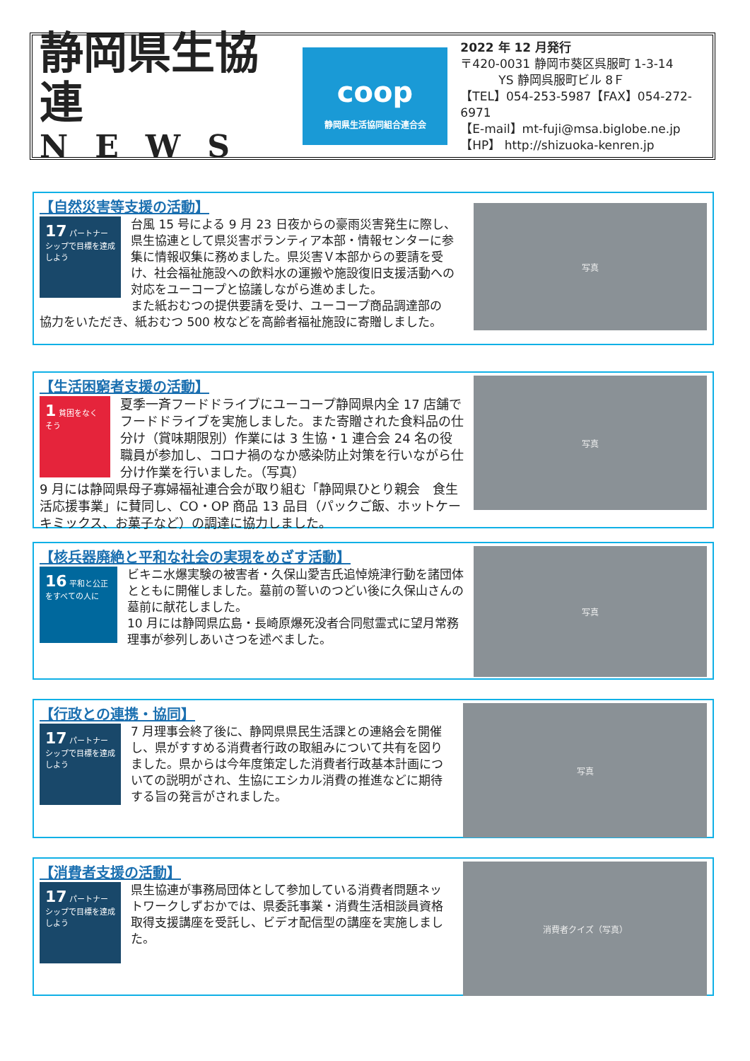静岡県生協連
NEWS
coop
静岡県生活協同組合連合会
2022 年 12 月発行
〒420-0031 静岡市葵区呉服町 1-3-14
YS 静岡呉服町ビル 8Ｆ
【TEL】054-253-5987【FAX】054-272-6971
【E-mail】mt-fuji@msa.biglobe.ne.jp
【HP】 http://shizuoka-kenren.jp
【自然災害等支援の活動】
17 パートナーシップで目標を達成しよう
台風 15 号による 9 月 23 日夜からの豪雨災害発生に際し、県生協連として県災害ボランティア本部・情報センターに参集に情報収集に務めました。県災害Ｖ本部からの要請を受け、社会福祉施設への飲料水の運搬や施設復旧支援活動への対応をユーコープと協議しながら進めました。
また紙おむつの提供要請を受け、ユーコープ商品調達部の
協力をいただき、紙おむつ 500 枚などを高齢者福祉施設に寄贈しました。
写真
【生活困窮者支援の活動】
1 貧困をなくそう
夏季一斉フードドライブにユーコープ静岡県内全 17 店舗でフードドライブを実施しました。また寄贈された食料品の仕分け（賞味期限別）作業には 3 生協・1 連合会 24 名の役職員が参加し、コロナ禍のなか感染防止対策を行いながら仕分け作業を行いました。（写真）
9 月には静岡県母子寡婦福祉連合会が取り組む「静岡県ひとり親会　食生活応援事業」に賛同し、CO・OP 商品 13 品目（パックご飯、ホットケーキミックス、お菓子など）の調達に協力しました。
写真
【核兵器廃絶と平和な社会の実現をめざす活動】
16 平和と公正をすべての人に
ビキニ水爆実験の被害者・久保山愛吉氏追悼焼津行動を諸団体とともに開催しました。墓前の誓いのつどい後に久保山さんの墓前に献花しました。
10 月には静岡県広島・長崎原爆死没者合同慰霊式に望月常務理事が参列しあいさつを述べました。
写真
【行政との連携・協同】
17 パートナーシップで目標を達成しよう
7 月理事会終了後に、静岡県県民生活課との連絡会を開催し、県がすすめる消費者行政の取組みについて共有を図りました。県からは今年度策定した消費者行政基本計画についての説明がされ、生協にエシカル消費の推進などに期待する旨の発言がされました。
写真
【消費者支援の活動】
17 パートナーシップで目標を達成しよう
県生協連が事務局団体として参加している消費者問題ネットワークしずおかでは、県委託事業・消費生活相談員資格取得支援講座を受託し、ビデオ配信型の講座を実施しました。
消費者クイズ（写真）